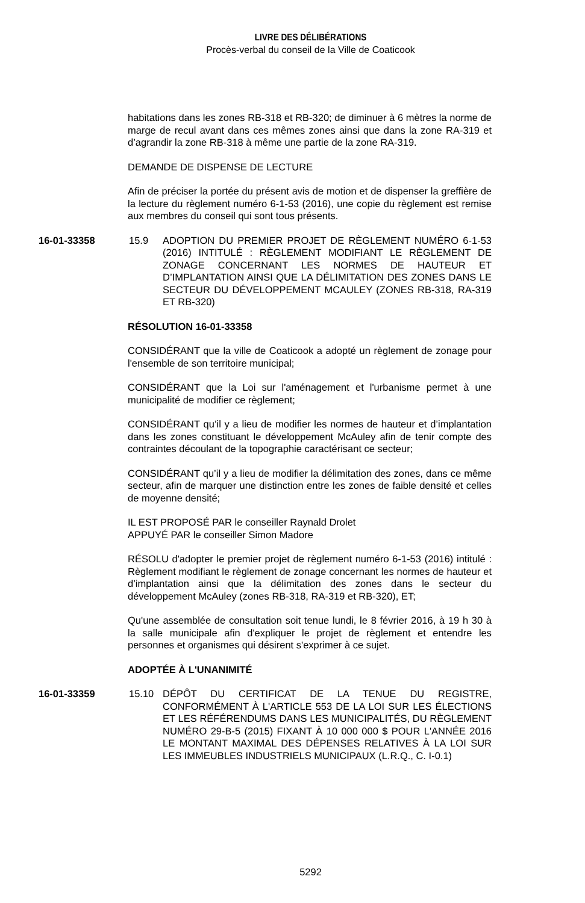LIVRE DES DÉLIBÉRATIONS
Procès-verbal du conseil de la Ville de Coaticook
habitations dans les zones RB-318 et RB-320; de diminuer à 6 mètres la norme de marge de recul avant dans ces mêmes zones ainsi que dans la zone RA-319 et d’agrandir la zone RB-318 à même une partie de la zone RA-319.
DEMANDE DE DISPENSE DE LECTURE
Afin de préciser la portée du présent avis de motion et de dispenser la greffière de la lecture du règlement numéro 6-1-53 (2016), une copie du règlement est remise aux membres du conseil qui sont tous présents.
16-01-33358 15.9 ADOPTION DU PREMIER PROJET DE RÈGLEMENT NUMÉRO 6-1-53 (2016) INTITULÉ : RÈGLEMENT MODIFIANT LE RÈGLEMENT DE ZONAGE CONCERNANT LES NORMES DE HAUTEUR ET D’IMPLANTATION AINSI QUE LA DÉLIMITATION DES ZONES DANS LE SECTEUR DU DÉVELOPPEMENT MCAULEY (ZONES RB-318, RA-319 ET RB-320)
RÉSOLUTION 16-01-33358
CONSIDÉRANT que la ville de Coaticook a adopté un règlement de zonage pour l'ensemble de son territoire municipal;
CONSIDÉRANT que la Loi sur l'aménagement et l'urbanisme permet à une municipalité de modifier ce règlement;
CONSIDÉRANT qu’il y a lieu de modifier les normes de hauteur et d’implantation dans les zones constituant le développement McAuley afin de tenir compte des contraintes découlant de la topographie caractérisant ce secteur;
CONSIDÉRANT qu’il y a lieu de modifier la délimitation des zones, dans ce même secteur, afin de marquer une distinction entre les zones de faible densité et celles de moyenne densité;
IL EST PROPOSÉ PAR le conseiller Raynald Drolet
APPUYÉ PAR le conseiller Simon Madore
RÉSOLU d'adopter le premier projet de règlement numéro 6-1-53 (2016) intitulé : Règlement modifiant le règlement de zonage concernant les normes de hauteur et d’implantation ainsi que la délimitation des zones dans le secteur du développement McAuley (zones RB-318, RA-319 et RB-320), ET;
Qu'une assemblée de consultation soit tenue lundi, le 8 février 2016, à 19 h 30 à la salle municipale afin d'expliquer le projet de règlement et entendre les personnes et organismes qui désirent s'exprimer à ce sujet.
ADOPTÉE À L'UNANIMITÉ
16-01-33359 15.10 DÉPÔT DU CERTIFICAT DE LA TENUE DU REGISTRE, CONFORMÉMENT À L'ARTICLE 553 DE LA LOI SUR LES ÉLECTIONS ET LES RÉFÉRENDUMS DANS LES MUNICIPALITÉS, DU RÈGLEMENT NUMÉRO 29-B-5 (2015) FIXANT À 10 000 000 $ POUR L'ANNÉE 2016 LE MONTANT MAXIMAL DES DÉPENSES RELATIVES À LA LOI SUR LES IMMEUBLES INDUSTRIELS MUNICIPAUX (L.R.Q., C. I-0.1)
5292